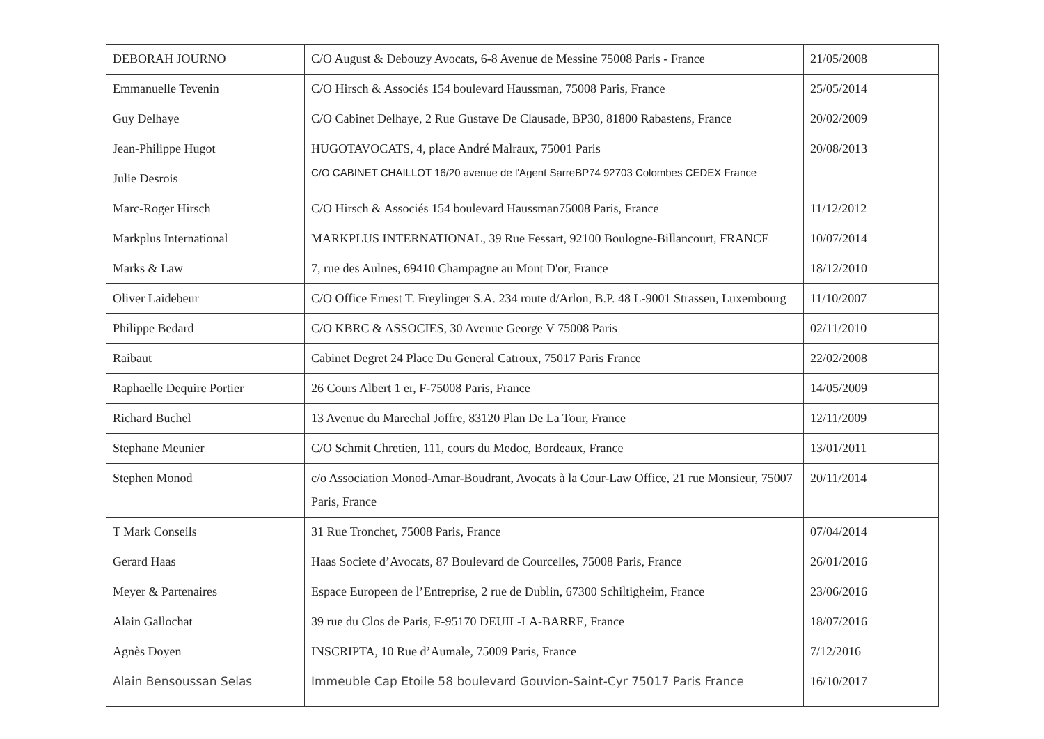| DEBORAH JOURNO | C/O August & Debouzy Avocats, 6-8 Avenue de Messine 75008 Paris - France | 21/05/2008 |
| Emmanuelle Tevenin | C/O Hirsch & Associés 154 boulevard Haussman, 75008 Paris, France | 25/05/2014 |
| Guy Delhaye | C/O Cabinet Delhaye, 2 Rue Gustave De Clausade, BP30, 81800 Rabastens, France | 20/02/2009 |
| Jean-Philippe Hugot | HUGOTAVOCATS, 4, place André Malraux, 75001 Paris | 20/08/2013 |
| Julie Desrois | C/O CABINET CHAILLOT 16/20 avenue de l'Agent SarreBP74 92703 Colombes CEDEX France | |
| Marc-Roger Hirsch | C/O Hirsch & Associés 154 boulevard Haussman75008 Paris, France | 11/12/2012 |
| Markplus International | MARKPLUS INTERNATIONAL, 39 Rue Fessart, 92100 Boulogne-Billancourt, FRANCE | 10/07/2014 |
| Marks & Law | 7, rue des Aulnes, 69410 Champagne au Mont D'or, France | 18/12/2010 |
| Oliver Laidebeur | C/O Office Ernest T. Freylinger S.A. 234 route d/Arlon, B.P. 48 L-9001 Strassen, Luxembourg | 11/10/2007 |
| Philippe Bedard | C/O KBRC & ASSOCIES, 30 Avenue George V 75008 Paris | 02/11/2010 |
| Raibaut | Cabinet Degret 24 Place Du General Catroux, 75017 Paris France | 22/02/2008 |
| Raphaelle Dequire Portier | 26 Cours Albert 1 er, F-75008 Paris, France | 14/05/2009 |
| Richard Buchel | 13 Avenue du Marechal Joffre, 83120 Plan De La Tour, France | 12/11/2009 |
| Stephane Meunier | C/O Schmit Chretien, 111, cours du Medoc, Bordeaux, France | 13/01/2011 |
| Stephen Monod | c/o Association Monod-Amar-Boudrant, Avocats à la Cour-Law Office, 21 rue Monsieur, 75007 Paris, France | 20/11/2014 |
| T Mark Conseils | 31 Rue Tronchet, 75008 Paris, France | 07/04/2014 |
| Gerard Haas | Haas Societe d’Avocats, 87 Boulevard de Courcelles, 75008 Paris, France | 26/01/2016 |
| Meyer & Partenaires | Espace Europeen de l’Entreprise, 2 rue de Dublin, 67300 Schiltigheim, France | 23/06/2016 |
| Alain Gallochat | 39 rue du Clos de Paris, F-95170 DEUIL-LA-BARRE, France | 18/07/2016 |
| Agnès Doyen | INSCRIPTA, 10 Rue d’Aumale, 75009 Paris, France | 7/12/2016 |
| Alain Bensoussan Selas | Immeuble Cap Etoile 58 boulevard Gouvion-Saint-Cyr 75017 Paris France | 16/10/2017 |